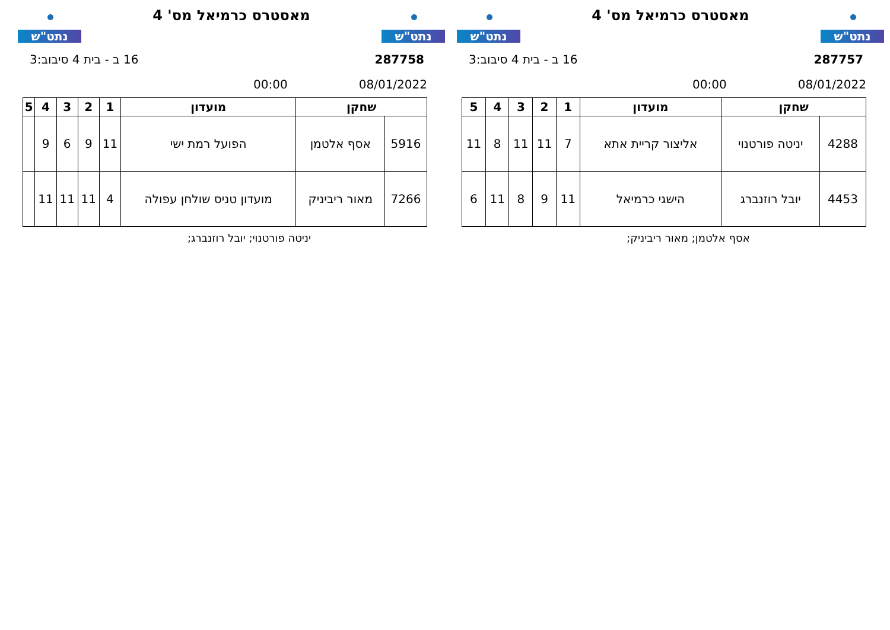נתט"ש
מאסטרס כרמיאל מס' 4
נתט"ש
287757 16 ב - בית 4 סיבוב:3
08/01/2022 00:00
| שחקן | | מועדון | 1 | 2 | 3 | 4 | 5 |
| --- | --- | --- | --- | --- | --- | --- | --- |
| 4288 | יניטה פורטנוי | אליצור קריית אתא | 7 | 11 | 11 | 8 | 11 |
| 4453 | יובל רוזנברג | הישגי כרמיאל | 11 | 9 | 8 | 11 | 6 |
אסף אלטמן; מאור ריביניק;
נתט"ש
מאסטרס כרמיאל מס' 4
נתט"ש
287758 16 ב - בית 4 סיבוב:3
08/01/2022 00:00
| שחקן | | מועדון | 1 | 2 | 3 | 4 | 5 |
| --- | --- | --- | --- | --- | --- | --- | --- |
| 5916 | אסף אלטמן | הפועל רמת ישי | 11 | 9 | 6 | 9 | |
| 7266 | מאור ריביניק | מועדון טניס שולחן עפולה | 4 | 11 | 11 | 11 | |
יניטה פורטנוי; יובל רוזנברג;